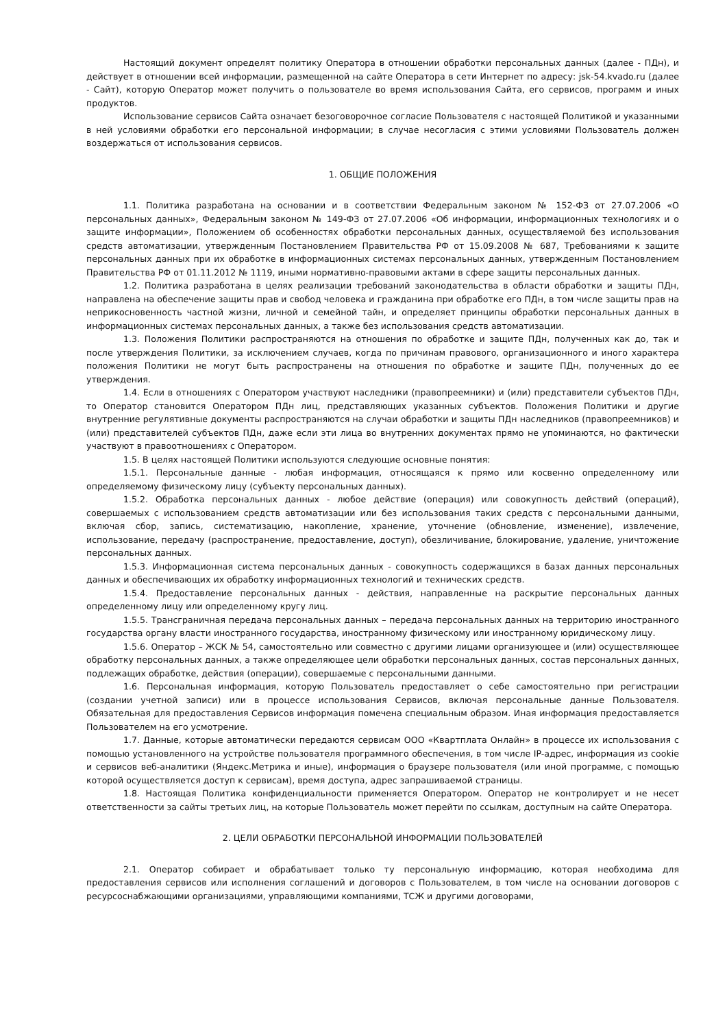Настоящий документ определят политику Оператора в отношении обработки персональных данных (далее - ПДн), и действует в отношении всей информации, размещенной на сайте Оператора в сети Интернет по адресу: jsk-54.kvado.ru (далее - Сайт), которую Оператор может получить о пользователе во время использования Сайта, его сервисов, программ и иных продуктов.
Использование сервисов Сайта означает безоговорочное согласие Пользователя с настоящей Политикой и указанными в ней условиями обработки его персональной информации; в случае несогласия с этими условиями Пользователь должен воздержаться от использования сервисов.
1. ОБЩИЕ ПОЛОЖЕНИЯ
1.1. Политика разработана на основании и в соответствии Федеральным законом № 152-ФЗ от 27.07.2006 «О персональных данных», Федеральным законом № 149-ФЗ от 27.07.2006 «Об информации, информационных технологиях и о защите информации», Положением об особенностях обработки персональных данных, осуществляемой без использования средств автоматизации, утвержденным Постановлением Правительства РФ от 15.09.2008 № 687, Требованиями к защите персональных данных при их обработке в информационных системах персональных данных, утвержденным Постановлением Правительства РФ от 01.11.2012 № 1119, иными нормативно-правовыми актами в сфере защиты персональных данных.
1.2. Политика разработана в целях реализации требований законодательства в области обработки и защиты ПДн, направлена на обеспечение защиты прав и свобод человека и гражданина при обработке его ПДн, в том числе защиты прав на неприкосновенность частной жизни, личной и семейной тайн, и определяет принципы обработки персональных данных в информационных системах персональных данных, а также без использования средств автоматизации.
1.3. Положения Политики распространяются на отношения по обработке и защите ПДн, полученных как до, так и после утверждения Политики, за исключением случаев, когда по причинам правового, организационного и иного характера положения Политики не могут быть распространены на отношения по обработке и защите ПДн, полученных до ее утверждения.
1.4. Если в отношениях с Оператором участвуют наследники (правопреемники) и (или) представители субъектов ПДн, то Оператор становится Оператором ПДн лиц, представляющих указанных субъектов. Положения Политики и другие внутренние регулятивные документы распространяются на случаи обработки и защиты ПДн наследников (правопреемников) и (или) представителей субъектов ПДн, даже если эти лица во внутренних документах прямо не упоминаются, но фактически участвуют в правоотношениях с Оператором.
1.5. В целях настоящей Политики используются следующие основные понятия:
1.5.1. Персональные данные - любая информация, относящаяся к прямо или косвенно определенному или определяемому физическому лицу (субъекту персональных данных).
1.5.2. Обработка персональных данных - любое действие (операция) или совокупность действий (операций), совершаемых с использованием средств автоматизации или без использования таких средств с персональными данными, включая сбор, запись, систематизацию, накопление, хранение, уточнение (обновление, изменение), извлечение, использование, передачу (распространение, предоставление, доступ), обезличивание, блокирование, удаление, уничтожение персональных данных.
1.5.3. Информационная система персональных данных - совокупность содержащихся в базах данных персональных данных и обеспечивающих их обработку информационных технологий и технических средств.
1.5.4. Предоставление персональных данных - действия, направленные на раскрытие персональных данных определенному лицу или определенному кругу лиц.
1.5.5. Трансграничная передача персональных данных – передача персональных данных на территорию иностранного государства органу власти иностранного государства, иностранному физическому или иностранному юридическому лицу.
1.5.6. Оператор – ЖСК № 54, самостоятельно или совместно с другими лицами организующее и (или) осуществляющее обработку персональных данных, а также определяющее цели обработки персональных данных, состав персональных данных, подлежащих обработке, действия (операции), совершаемые с персональными данными.
1.6. Персональная информация, которую Пользователь предоставляет о себе самостоятельно при регистрации (создании учетной записи) или в процессе использования Сервисов, включая персональные данные Пользователя. Обязательная для предоставления Сервисов информация помечена специальным образом. Иная информация предоставляется Пользователем на его усмотрение.
1.7. Данные, которые автоматически передаются сервисам ООО «Квартплата Онлайн» в процессе их использования с помощью установленного на устройстве пользователя программного обеспечения, в том числе IP-адрес, информация из cookie и сервисов веб-аналитики (Яндекс.Метрика и иные), информация о браузере пользователя (или иной программе, с помощью которой осуществляется доступ к сервисам), время доступа, адрес запрашиваемой страницы.
1.8. Настоящая Политика конфиденциальности применяется Оператором. Оператор не контролирует и не несет ответственности за сайты третьих лиц, на которые Пользователь может перейти по ссылкам, доступным на сайте Оператора.
2. ЦЕЛИ ОБРАБОТКИ ПЕРСОНАЛЬНОЙ ИНФОРМАЦИИ ПОЛЬЗОВАТЕЛЕЙ
2.1. Оператор собирает и обрабатывает только ту персональную информацию, которая необходима для предоставления сервисов или исполнения соглашений и договоров с Пользователем, в том числе на основании договоров с ресурсоснабжающими организациями, управляющими компаниями, ТСЖ и другими договорами,